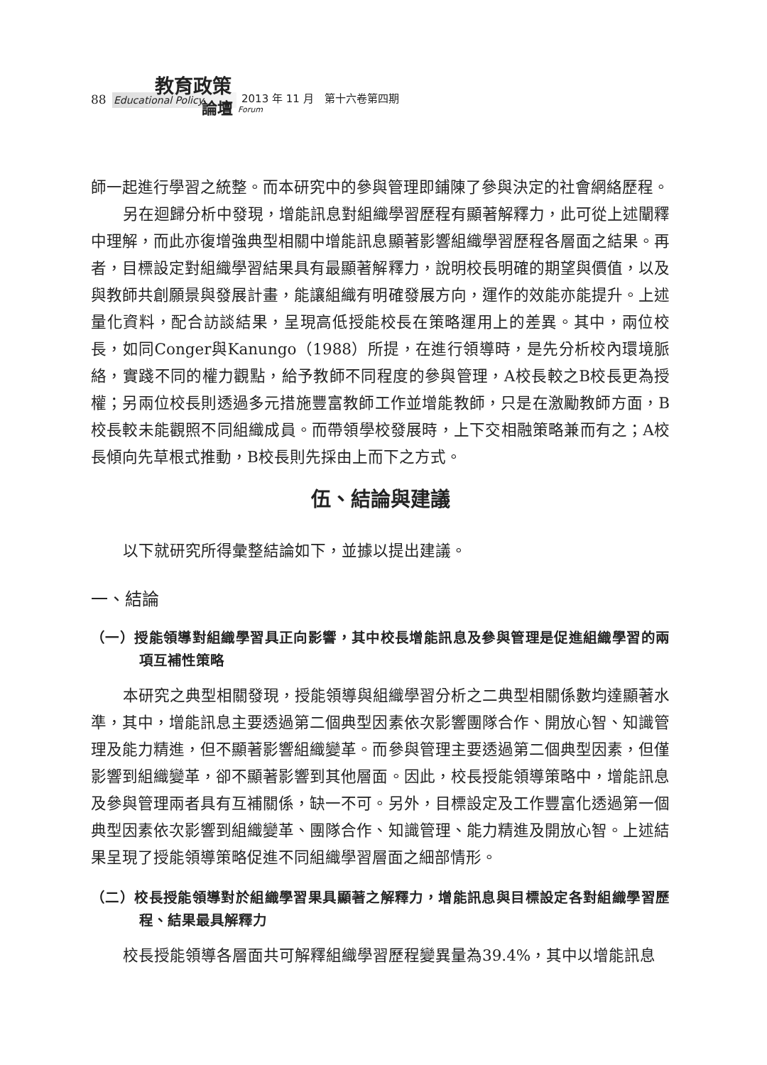教育政策
88 Educational Policy 論壇 Forum
2013 年 11 月　第十六卷第四期
師一起進行學習之統整。而本研究中的參與管理即鋪陳了參與決定的社會網絡歷程。
另在迴歸分析中發現，增能訊息對組織學習歷程有顯著解釋力，此可從上述闡釋中理解，而此亦復增強典型相關中增能訊息顯著影響組織學習歷程各層面之結果。再者，目標設定對組織學習結果具有最顯著解釋力，說明校長明確的期望與價值，以及與教師共創願景與發展計畫，能讓組織有明確發展方向，運作的效能亦能提升。上述量化資料，配合訪談結果，呈現高低授能校長在策略運用上的差異。其中，兩位校長，如同Conger與Kanungo（1988）所提，在進行領導時，是先分析校內環境脈絡，實踐不同的權力觀點，給予教師不同程度的參與管理，A校長較之B校長更為授權；另兩位校長則透過多元措施豐富教師工作並增能教師，只是在激勵教師方面，B校長較未能觀照不同組織成員。而帶領學校發展時，上下交相融策略兼而有之；A校長傾向先草根式推動，B校長則先採由上而下之方式。
伍、結論與建議
以下就研究所得彙整結論如下，並據以提出建議。
一、結論
（一）授能領導對組織學習具正向影響，其中校長增能訊息及參與管理是促進組織學習的兩項互補性策略
本研究之典型相關發現，授能領導與組織學習分析之二典型相關係數均達顯著水準，其中，增能訊息主要透過第二個典型因素依次影響團隊合作、開放心智、知識管理及能力精進，但不顯著影響組織變革。而參與管理主要透過第二個典型因素，但僅影響到組織變革，卻不顯著影響到其他層面。因此，校長授能領導策略中，增能訊息及參與管理兩者具有互補關係，缺一不可。另外，目標設定及工作豐富化透過第一個典型因素依次影響到組織變革、團隊合作、知識管理、能力精進及開放心智。上述結果呈現了授能領導策略促進不同組織學習層面之細部情形。
（二）校長授能領導對於組織學習果具顯著之解釋力，增能訊息與目標設定各對組織學習歷程、結果最具解釋力
校長授能領導各層面共可解釋組織學習歷程變異量為39.4%，其中以增能訊息